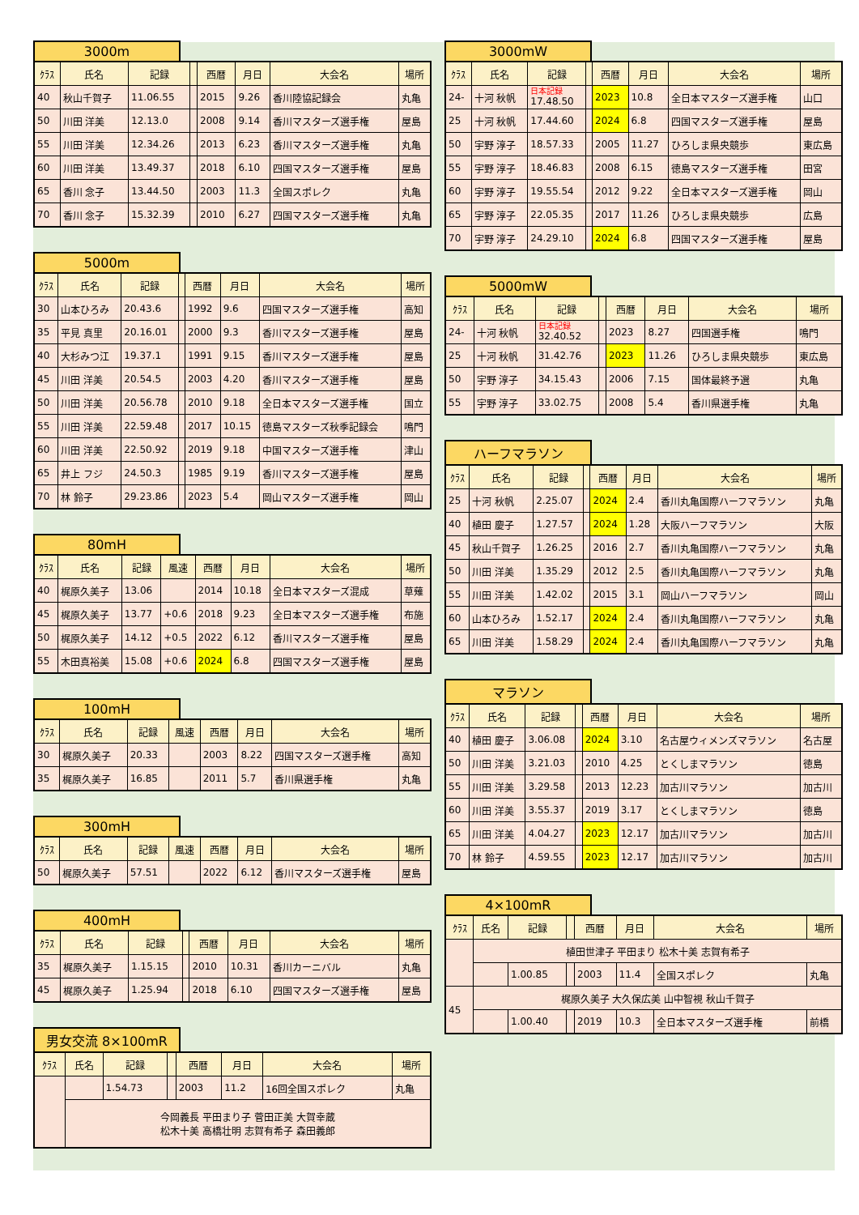3000m
| ｸﾗｽ | 氏名 | 記録 | | 西暦 | 月日 | 大会名 | 場所 |
| --- | --- | --- | --- | --- | --- | --- | --- |
| 40 | 秋山千賀子 | 11.06.55 | | 2015 | 9.26 | 香川陸協記録会 | 丸亀 |
| 50 | 川田 洋美 | 12.13.0 | | 2008 | 9.14 | 香川マスターズ選手権 | 屋島 |
| 55 | 川田 洋美 | 12.34.26 | | 2013 | 6.23 | 香川マスターズ選手権 | 丸亀 |
| 60 | 川田 洋美 | 13.49.37 | | 2018 | 6.10 | 四国マスターズ選手権 | 屋島 |
| 65 | 香川 念子 | 13.44.50 | | 2003 | 11.3 | 全国スポレク | 丸亀 |
| 70 | 香川 念子 | 15.32.39 | | 2010 | 6.27 | 四国マスターズ選手権 | 丸亀 |
5000m
| ｸﾗｽ | 氏名 | 記録 | | 西暦 | 月日 | 大会名 | 場所 |
| --- | --- | --- | --- | --- | --- | --- | --- |
| 30 | 山本ひろみ | 20.43.6 | | 1992 | 9.6 | 四国マスターズ選手権 | 高知 |
| 35 | 平見 真里 | 20.16.01 | | 2000 | 9.3 | 香川マスターズ選手権 | 屋島 |
| 40 | 大杉みつ江 | 19.37.1 | | 1991 | 9.15 | 香川マスターズ選手権 | 屋島 |
| 45 | 川田 洋美 | 20.54.5 | | 2003 | 4.20 | 香川マスターズ選手権 | 屋島 |
| 50 | 川田 洋美 | 20.56.78 | | 2010 | 9.18 | 全日本マスターズ選手権 | 国立 |
| 55 | 川田 洋美 | 22.59.48 | | 2017 | 10.15 | 徳島マスターズ秋季記録会 | 鳴門 |
| 60 | 川田 洋美 | 22.50.92 | | 2019 | 9.18 | 中国マスターズ選手権 | 津山 |
| 65 | 井上 フジ | 24.50.3 | | 1985 | 9.19 | 香川マスターズ選手権 | 屋島 |
| 70 | 林 鈴子 | 29.23.86 | | 2023 | 5.4 | 岡山マスターズ選手権 | 岡山 |
80mH
| ｸﾗｽ | 氏名 | 記録 | 風速 | 西暦 | 月日 | 大会名 | 場所 |
| --- | --- | --- | --- | --- | --- | --- | --- |
| 40 | 梶原久美子 | 13.06 | | 2014 | 10.18 | 全日本マスターズ混成 | 草薙 |
| 45 | 梶原久美子 | 13.77 | +0.6 | 2018 | 9.23 | 全日本マスターズ選手権 | 布施 |
| 50 | 梶原久美子 | 14.12 | +0.5 | 2022 | 6.12 | 香川マスターズ選手権 | 屋島 |
| 55 | 木田真裕美 | 15.08 | +0.6 | 2024 | 6.8 | 四国マスターズ選手権 | 屋島 |
100mH
| ｸﾗｽ | 氏名 | 記録 | 風速 | 西暦 | 月日 | 大会名 | 場所 |
| --- | --- | --- | --- | --- | --- | --- | --- |
| 30 | 梶原久美子 | 20.33 | | 2003 | 8.22 | 四国マスターズ選手権 | 高知 |
| 35 | 梶原久美子 | 16.85 | | 2011 | 5.7 | 香川県選手権 | 丸亀 |
300mH
| ｸﾗｽ | 氏名 | 記録 | 風速 | 西暦 | 月日 | 大会名 | 場所 |
| --- | --- | --- | --- | --- | --- | --- | --- |
| 50 | 梶原久美子 | 57.51 | | 2022 | 6.12 | 香川マスターズ選手権 | 屋島 |
400mH
| ｸﾗｽ | 氏名 | 記録 | | 西暦 | 月日 | 大会名 | 場所 |
| --- | --- | --- | --- | --- | --- | --- | --- |
| 35 | 梶原久美子 | 1.15.15 | | 2010 | 10.31 | 香川カーニバル | 丸亀 |
| 45 | 梶原久美子 | 1.25.94 | | 2018 | 6.10 | 四国マスターズ選手権 | 屋島 |
男女交流 8×100mR
| ｸﾗｽ | 氏名 | 記録 | | 西暦 | 月日 | 大会名 | 場所 |
| --- | --- | --- | --- | --- | --- | --- | --- |
| | | 1.54.73 | | 2003 | 11.2 | 16回全国スポレク | 丸亀 |
| | 今岡義長 平田まり子 菅田正美 大賀幸蔵 松木十美 高橋壮明 志賀有希子 森田義郎 | | | | | | |
3000mW
| ｸﾗｽ | 氏名 | 記録 | | 西暦 | 月日 | 大会名 | 場所 |
| --- | --- | --- | --- | --- | --- | --- | --- |
| 24- | 十河 秋帆 | 日本記録 17.48.50 | | 2023 | 10.8 | 全日本マスターズ選手権 | 山口 |
| 25 | 十河 秋帆 | 17.44.60 | | 2024 | 6.8 | 四国マスターズ選手権 | 屋島 |
| 50 | 宇野 淳子 | 18.57.33 | | 2005 | 11.27 | ひろしま県央競歩 | 東広島 |
| 55 | 宇野 淳子 | 18.46.83 | | 2008 | 6.15 | 徳島マスターズ選手権 | 田宮 |
| 60 | 宇野 淳子 | 19.55.54 | | 2012 | 9.22 | 全日本マスターズ選手権 | 岡山 |
| 65 | 宇野 淳子 | 22.05.35 | | 2017 | 11.26 | ひろしま県央競歩 | 広島 |
| 70 | 宇野 淳子 | 24.29.10 | | 2024 | 6.8 | 四国マスターズ選手権 | 屋島 |
5000mW
| ｸﾗｽ | 氏名 | 記録 | | 西暦 | 月日 | 大会名 | 場所 |
| --- | --- | --- | --- | --- | --- | --- | --- |
| 24- | 十河 秋帆 | 日本記録 32.40.52 | | 2023 | 8.27 | 四国選手権 | 鳴門 |
| 25 | 十河 秋帆 | 31.42.76 | | 2023 | 11.26 | ひろしま県央競歩 | 東広島 |
| 50 | 宇野 淳子 | 34.15.43 | | 2006 | 7.15 | 国体最終予選 | 丸亀 |
| 55 | 宇野 淳子 | 33.02.75 | | 2008 | 5.4 | 香川県選手権 | 丸亀 |
ハーフマラソン
| ｸﾗｽ | 氏名 | 記録 | | 西暦 | 月日 | 大会名 | 場所 |
| --- | --- | --- | --- | --- | --- | --- | --- |
| 25 | 十河 秋帆 | 2.25.07 | | 2024 | 2.4 | 香川丸亀国際ハーフマラソン | 丸亀 |
| 40 | 植田 慶子 | 1.27.57 | | 2024 | 1.28 | 大阪ハーフマラソン | 大阪 |
| 45 | 秋山千賀子 | 1.26.25 | | 2016 | 2.7 | 香川丸亀国際ハーフマラソン | 丸亀 |
| 50 | 川田 洋美 | 1.35.29 | | 2012 | 2.5 | 香川丸亀国際ハーフマラソン | 丸亀 |
| 55 | 川田 洋美 | 1.42.02 | | 2015 | 3.1 | 岡山ハーフマラソン | 岡山 |
| 60 | 山本ひろみ | 1.52.17 | | 2024 | 2.4 | 香川丸亀国際ハーフマラソン | 丸亀 |
| 65 | 川田 洋美 | 1.58.29 | | 2024 | 2.4 | 香川丸亀国際ハーフマラソン | 丸亀 |
マラソン
| ｸﾗｽ | 氏名 | 記録 | | 西暦 | 月日 | 大会名 | 場所 |
| --- | --- | --- | --- | --- | --- | --- | --- |
| 40 | 植田 慶子 | 3.06.08 | | 2024 | 3.10 | 名古屋ウィメンズマラソン | 名古屋 |
| 50 | 川田 洋美 | 3.21.03 | | 2010 | 4.25 | とくしまマラソン | 徳島 |
| 55 | 川田 洋美 | 3.29.58 | | 2013 | 12.23 | 加古川マラソン | 加古川 |
| 60 | 川田 洋美 | 3.55.37 | | 2019 | 3.17 | とくしまマラソン | 徳島 |
| 65 | 川田 洋美 | 4.04.27 | | 2023 | 12.17 | 加古川マラソン | 加古川 |
| 70 | 林 鈴子 | 4.59.55 | | 2023 | 12.17 | 加古川マラソン | 加古川 |
4×100mR
| ｸﾗｽ | 氏名 | 記録 | | 西暦 | 月日 | 大会名 | 場所 |
| --- | --- | --- | --- | --- | --- | --- | --- |
| | 植田世津子 平田まり 松木十美 志賀有希子 | | | | | | |
| | | 1.00.85 | | 2003 | 11.4 | 全国スポレク | 丸亀 |
| 45 | 梶原久美子 大久保広美 山中智視 秋山千賀子 | | | | | | |
| | | 1.00.40 | | 2019 | 10.3 | 全日本マスターズ選手権 | 前橋 |